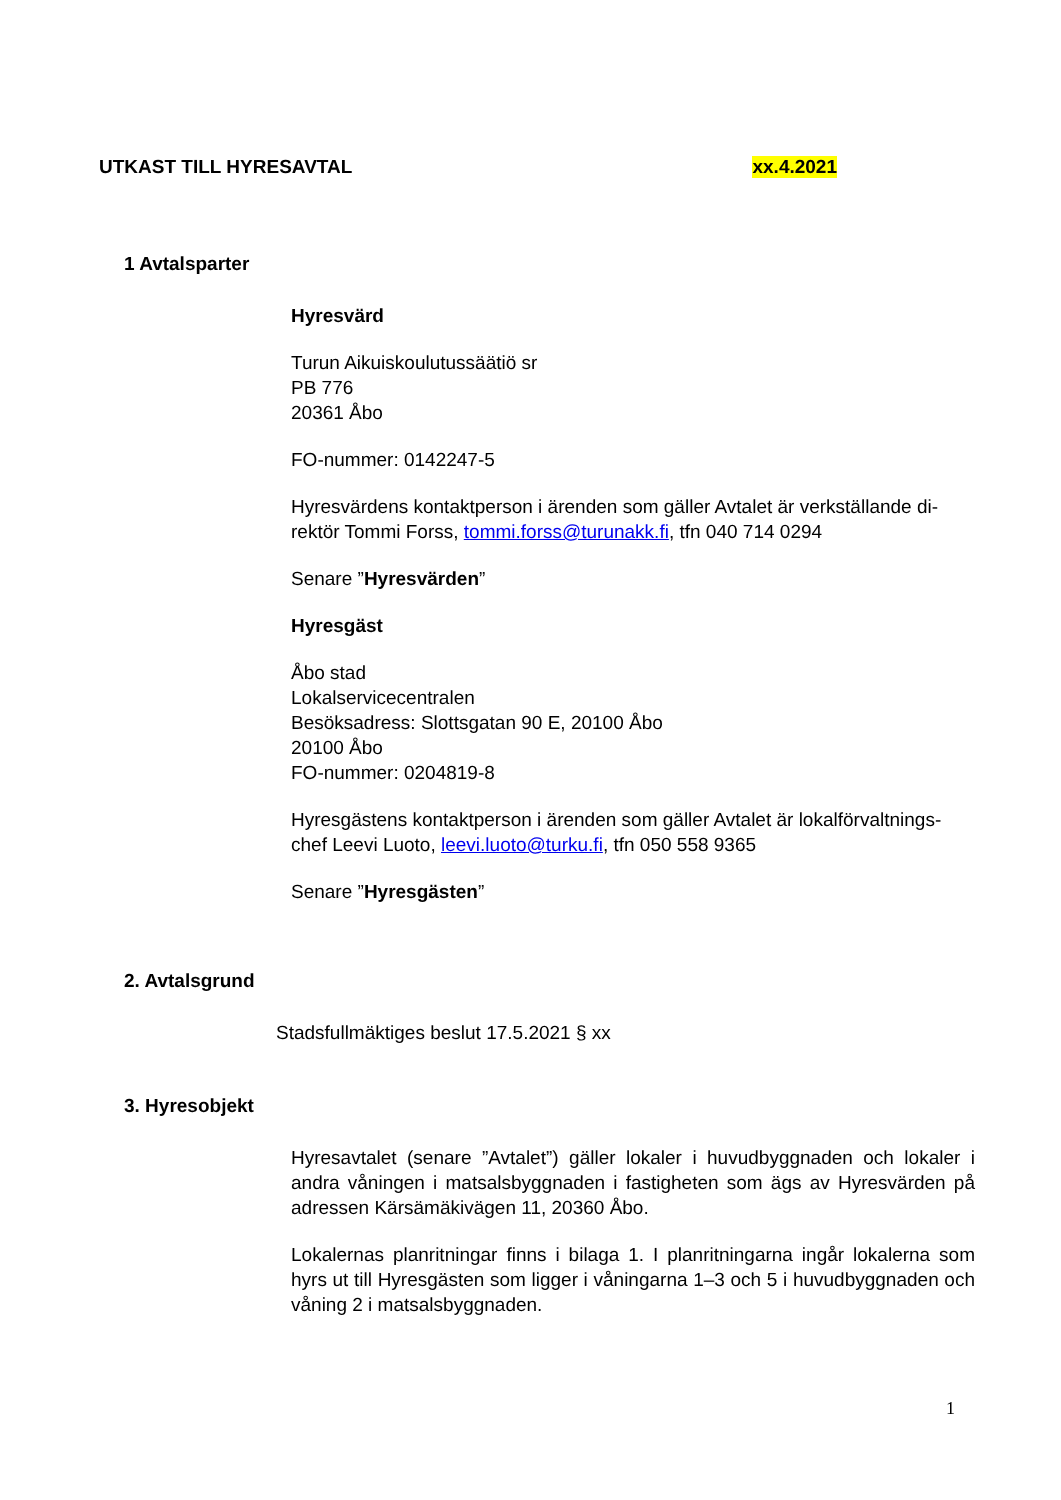UTKAST TILL HYRESAVTAL xx.4.2021
1 Avtalsparter
Hyresvärd
Turun Aikuiskoulutussäätiö sr
PB 776
20361 Åbo
FO-nummer: 0142247-5
Hyresvärdens kontaktperson i ärenden som gäller Avtalet är verkställande di-rektör Tommi Forss, tommi.forss@turunakk.fi, tfn 040 714 0294
Senare ”Hyresvärden”
Hyresgäst
Åbo stad
Lokalservicecentralen
Besöksadress: Slottsgatan 90 E, 20100 Åbo
20100 Åbo
FO-nummer: 0204819-8
Hyresgästens kontaktperson i ärenden som gäller Avtalet är lokalförvaltnings-chef Leevi Luoto, leevi.luoto@turku.fi, tfn 050 558 9365
Senare ”Hyresgästen”
2. Avtalsgrund
Stadsfullmäktiges beslut 17.5.2021 § xx
3. Hyresobjekt
Hyresavtalet (senare ”Avtalet”) gäller lokaler i huvudbyggnaden och lokaler i andra våningen i matsalsbyggnaden i fastigheten som ägs av Hyresvärden på adressen Kärsämäkivägen 11, 20360 Åbo.
Lokalernas planritningar finns i bilaga 1. I planritningarna ingår lokalerna som hyrs ut till Hyresgästen som ligger i våningarna 1–3 och 5 i huvudbyggnaden och våning 2 i matsalsbyggnaden.
1